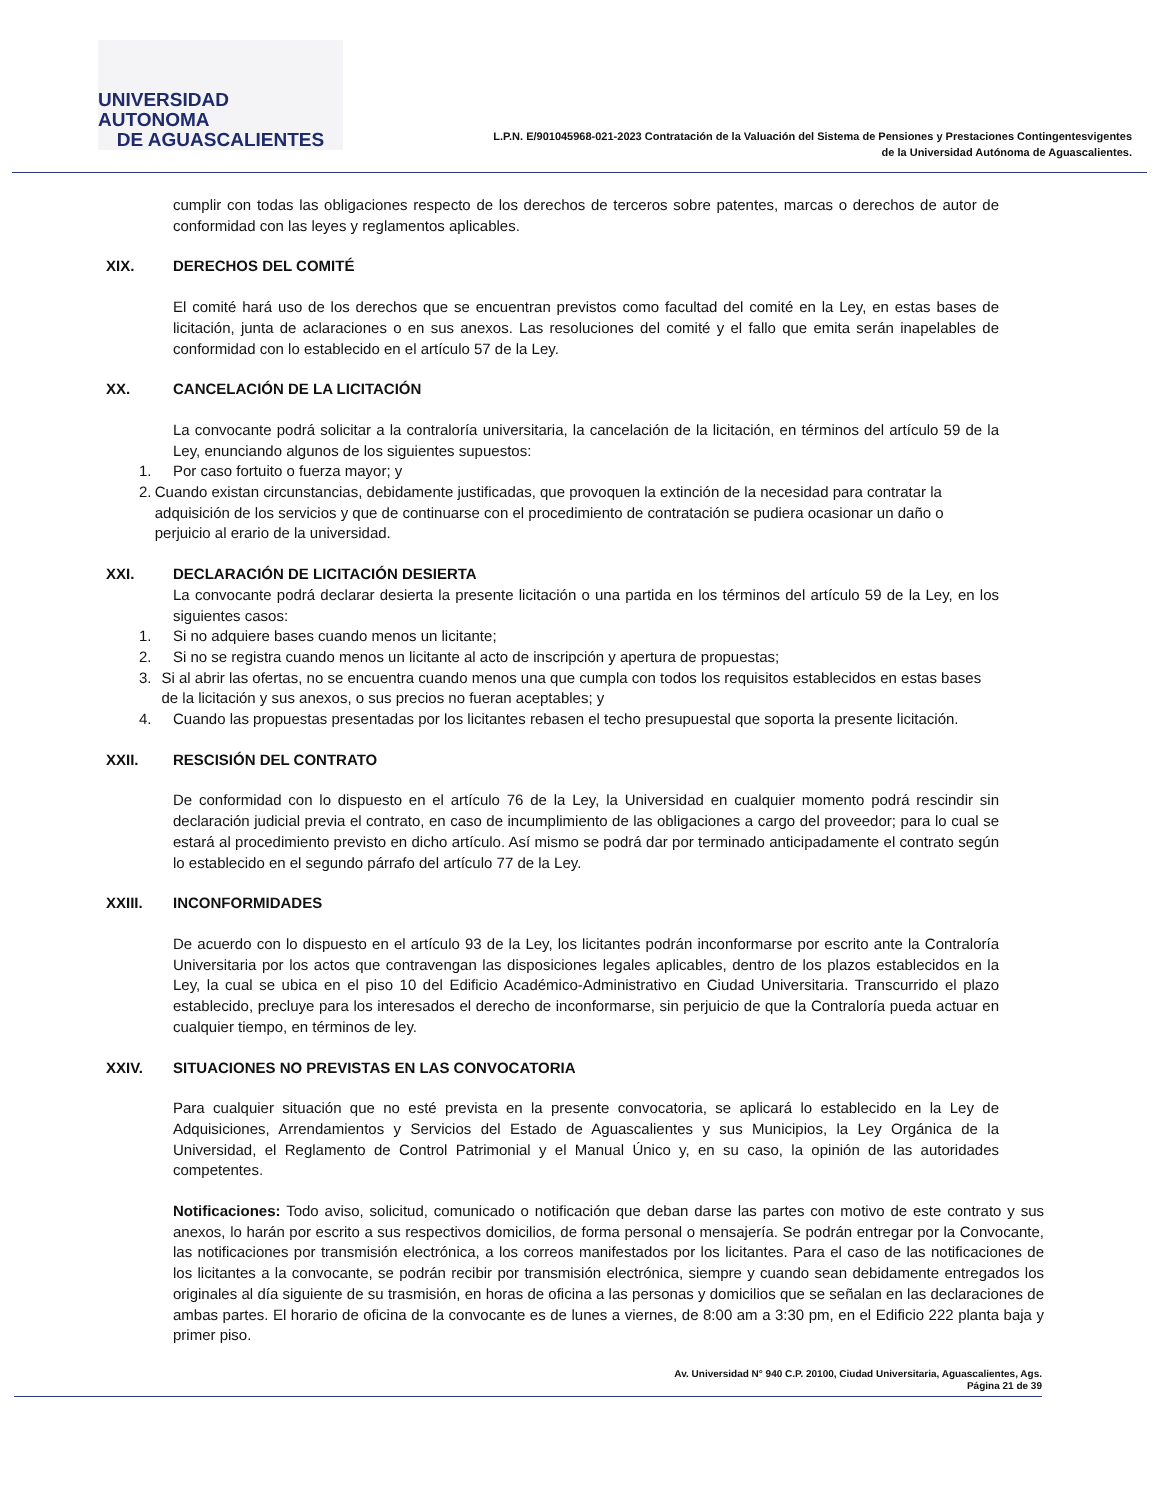UNIVERSIDAD AUTONOMA
DE AGUASCALIENTES
L.P.N. E/901045968-021-2023 Contratación de la Valuación del Sistema de Pensiones y Prestaciones Contingentesvigentes
de la Universidad Autónoma de Aguascalientes.
cumplir con todas las obligaciones respecto de los derechos de terceros sobre patentes, marcas o derechos de autor de conformidad con las leyes y reglamentos aplicables.
XIX. DERECHOS DEL COMITÉ
El comité hará uso de los derechos que se encuentran previstos como facultad del comité en la Ley, en estas bases de licitación, junta de aclaraciones o en sus anexos. Las resoluciones del comité y el fallo que emita serán inapelables de conformidad con lo establecido en el artículo 57 de la Ley.
XX. CANCELACIÓN DE LA LICITACIÓN
La convocante podrá solicitar a la contraloría universitaria, la cancelación de la licitación, en términos del artículo 59 de la Ley, enunciando algunos de los siguientes supuestos:
1. Por caso fortuito o fuerza mayor; y
2. Cuando existan circunstancias, debidamente justificadas, que provoquen la extinción de la necesidad para contratar la adquisición de los servicios y que de continuarse con el procedimiento de contratación se pudiera ocasionar un daño o perjuicio al erario de la universidad.
XXI. DECLARACIÓN DE LICITACIÓN DESIERTA
La convocante podrá declarar desierta la presente licitación o una partida en los términos del artículo 59 de la Ley, en los siguientes casos:
1. Si no adquiere bases cuando menos un licitante;
2. Si no se registra cuando menos un licitante al acto de inscripción y apertura de propuestas;
3. Si al abrir las ofertas, no se encuentra cuando menos una que cumpla con todos los requisitos establecidos en estas bases de la licitación y sus anexos, o sus precios no fueran aceptables; y
4. Cuando las propuestas presentadas por los licitantes rebasen el techo presupuestal que soporta la presente licitación.
XXII. RESCISIÓN DEL CONTRATO
De conformidad con lo dispuesto en el artículo 76 de la Ley, la Universidad en cualquier momento podrá rescindir sin declaración judicial previa el contrato, en caso de incumplimiento de las obligaciones a cargo del proveedor; para lo cual se estará al procedimiento previsto en dicho artículo. Así mismo se podrá dar por terminado anticipadamente el contrato según lo establecido en el segundo párrafo del artículo 77 de la Ley.
XXIII. INCONFORMIDADES
De acuerdo con lo dispuesto en el artículo 93 de la Ley, los licitantes podrán inconformarse por escrito ante la Contraloría Universitaria por los actos que contravengan las disposiciones legales aplicables, dentro de los plazos establecidos en la Ley, la cual se ubica en el piso 10 del Edificio Académico-Administrativo en Ciudad Universitaria. Transcurrido el plazo establecido, precluye para los interesados el derecho de inconformarse, sin perjuicio de que la Contraloría pueda actuar en cualquier tiempo, en términos de ley.
XXIV. SITUACIONES NO PREVISTAS EN LAS CONVOCATORIA
Para cualquier situación que no esté prevista en la presente convocatoria, se aplicará lo establecido en la Ley de Adquisiciones, Arrendamientos y Servicios del Estado de Aguascalientes y sus Municipios, la Ley Orgánica de la Universidad, el Reglamento de Control Patrimonial y el Manual Único y, en su caso, la opinión de las autoridades competentes.
Notificaciones: Todo aviso, solicitud, comunicado o notificación que deban darse las partes con motivo de este contrato y sus anexos, lo harán por escrito a sus respectivos domicilios, de forma personal o mensajería. Se podrán entregar por la Convocante, las notificaciones por transmisión electrónica, a los correos manifestados por los licitantes. Para el caso de las notificaciones de los licitantes a la convocante, se podrán recibir por transmisión electrónica, siempre y cuando sean debidamente entregados los originales al día siguiente de su trasmisión, en horas de oficina a las personas y domicilios que se señalan en las declaraciones de ambas partes. El horario de oficina de la convocante es de lunes a viernes, de 8:00 am a 3:30 pm, en el Edificio 222 planta baja y primer piso.
Av. Universidad N° 940 C.P. 20100, Ciudad Universitaria, Aguascalientes, Ags.
Página 21 de 39